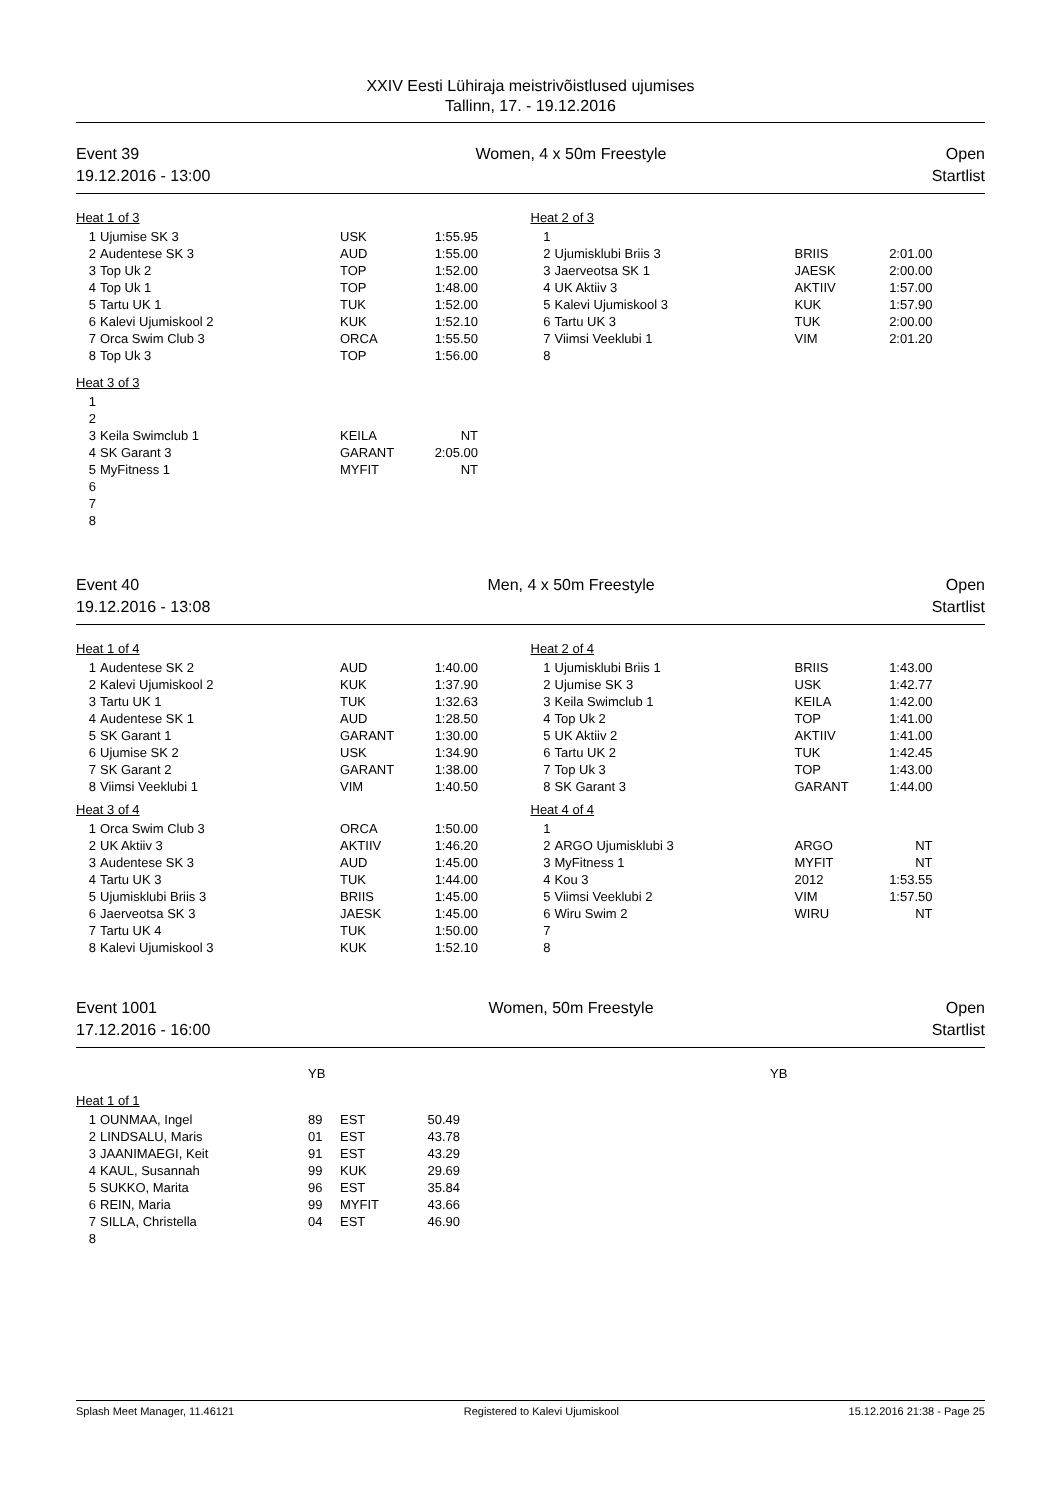XXIV Eesti Lühiraja meistrivõistlused ujumises
Tallinn, 17. - 19.12.2016
Event 39
19.12.2016 - 13:00
Women, 4 x 50m Freestyle Open
Startlist
Heat 1 of 3
| 1 | Ujumise SK 3 | USK | 1:55.95 |
| 2 | Audentese SK 3 | AUD | 1:55.00 |
| 3 | Top Uk 2 | TOP | 1:52.00 |
| 4 | Top Uk 1 | TOP | 1:48.00 |
| 5 | Tartu UK 1 | TUK | 1:52.00 |
| 6 | Kalevi Ujumiskool 2 | KUK | 1:52.10 |
| 7 | Orca Swim Club 3 | ORCA | 1:55.50 |
| 8 | Top Uk 3 | TOP | 1:56.00 |
Heat 3 of 3
| 1 | | | |
| 2 | | | |
| 3 | Keila Swimclub 1 | KEILA | NT |
| 4 | SK Garant 3 | GARANT | 2:05.00 |
| 5 | MyFitness 1 | MYFIT | NT |
| 6 | | | |
| 7 | | | |
| 8 | | | |
Heat 2 of 3
| 1 | | | |
| 2 | Ujumisklubi Briis 3 | BRIIS | 2:01.00 |
| 3 | Jaerveotsa SK 1 | JAESK | 2:00.00 |
| 4 | UK Aktiiv 3 | AKTIIV | 1:57.00 |
| 5 | Kalevi Ujumiskool 3 | KUK | 1:57.90 |
| 6 | Tartu UK 3 | TUK | 2:00.00 |
| 7 | Viimsi Veeklubi 1 | VIM | 2:01.20 |
| 8 | | | |
Event 40
19.12.2016 - 13:08
Men, 4 x 50m Freestyle Open
Startlist
Heat 1 of 4
| 1 | Audentese SK 2 | AUD | 1:40.00 |
| 2 | Kalevi Ujumiskool 2 | KUK | 1:37.90 |
| 3 | Tartu UK 1 | TUK | 1:32.63 |
| 4 | Audentese SK 1 | AUD | 1:28.50 |
| 5 | SK Garant 1 | GARANT | 1:30.00 |
| 6 | Ujumise SK 2 | USK | 1:34.90 |
| 7 | SK Garant 2 | GARANT | 1:38.00 |
| 8 | Viimsi Veeklubi 1 | VIM | 1:40.50 |
Heat 3 of 4
| 1 | Orca Swim Club 3 | ORCA | 1:50.00 |
| 2 | UK Aktiiv 3 | AKTIIV | 1:46.20 |
| 3 | Audentese SK 3 | AUD | 1:45.00 |
| 4 | Tartu UK 3 | TUK | 1:44.00 |
| 5 | Ujumisklubi Briis 3 | BRIIS | 1:45.00 |
| 6 | Jaerveotsa SK 3 | JAESK | 1:45.00 |
| 7 | Tartu UK 4 | TUK | 1:50.00 |
| 8 | Kalevi Ujumiskool 3 | KUK | 1:52.10 |
Heat 2 of 4
| 1 | Ujumisklubi Briis 1 | BRIIS | 1:43.00 |
| 2 | Ujumise SK 3 | USK | 1:42.77 |
| 3 | Keila Swimclub 1 | KEILA | 1:42.00 |
| 4 | Top Uk 2 | TOP | 1:41.00 |
| 5 | UK Aktiiv 2 | AKTIIV | 1:41.00 |
| 6 | Tartu UK 2 | TUK | 1:42.45 |
| 7 | Top Uk 3 | TOP | 1:43.00 |
| 8 | SK Garant 3 | GARANT | 1:44.00 |
Heat 4 of 4
| 1 | | | |
| 2 | ARGO Ujumisklubi 3 | ARGO | NT |
| 3 | MyFitness 1 | MYFIT | NT |
| 4 | Kou 3 | 2012 | 1:53.55 |
| 5 | Viimsi Veeklubi 2 | VIM | 1:57.50 |
| 6 | Wiru Swim 2 | WIRU | NT |
| 7 | | | |
| 8 | | | |
Event 1001
17.12.2016 - 16:00
Women, 50m Freestyle Open
Startlist
YB YB
Heat 1 of 1
| 1 | OUNMAA, Ingel | 89 | EST | 50.49 |
| 2 | LINDSALU, Maris | 01 | EST | 43.78 |
| 3 | JAANIMAEGI, Keit | 91 | EST | 43.29 |
| 4 | KAUL, Susannah | 99 | KUK | 29.69 |
| 5 | SUKKO, Marita | 96 | EST | 35.84 |
| 6 | REIN, Maria | 99 | MYFIT | 43.66 |
| 7 | SILLA, Christella | 04 | EST | 46.90 |
| 8 | | | | |
Splash Meet Manager, 11.46121 Registered to Kalevi Ujumiskool 15.12.2016 21:38 - Page 25